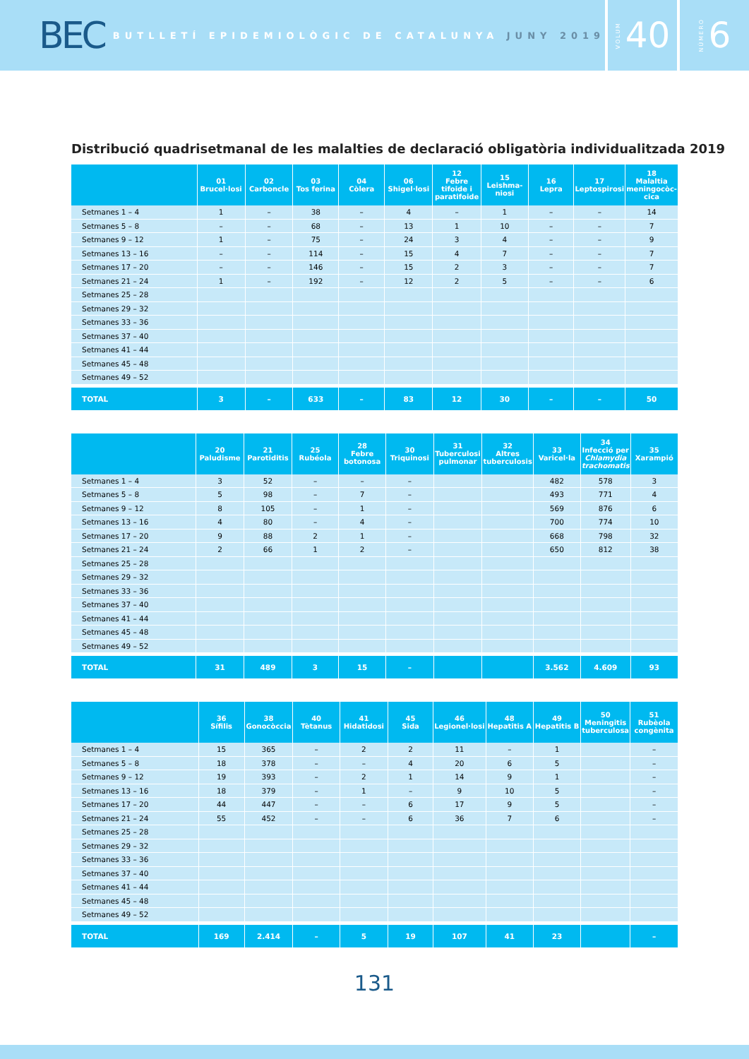BEC BUTLLETÍ EPIDEMIOLÒGIC DE CATALUNYA JUNY 2019
VOLUM 40
NÚMERO 6
Distribució quadrisetmanal de les malalties de declaració obligatòria individualitzada 2019
| | 01 Brucel·losi | 02 Carboncle | 03 Tos ferina | 04 Còlera | 06 Shigel·losi | 12 Febre tifoide i paratifoide | 15 Leishma-niosi | 16 Lepra | 17 Leptospirosi | 18 Malaltia meningocòc-cica |
| --- | --- | --- | --- | --- | --- | --- | --- | --- | --- | --- |
| Setmanes 1 – 4 | 1 | – | 38 | – | 4 | – | 1 | – | – | 14 |
| Setmanes 5 – 8 | – | – | 68 | – | 13 | 1 | 10 | – | – | 7 |
| Setmanes 9 – 12 | 1 | – | 75 | – | 24 | 3 | 4 | – | – | 9 |
| Setmanes 13 – 16 | – | – | 114 | – | 15 | 4 | 7 | – | – | 7 |
| Setmanes 17 – 20 | – | – | 146 | – | 15 | 2 | 3 | – | – | 7 |
| Setmanes 21 – 24 | 1 | – | 192 | – | 12 | 2 | 5 | – | – | 6 |
| Setmanes 25 – 28 | | | | | | | | | | |
| Setmanes 29 – 32 | | | | | | | | | | |
| Setmanes 33 – 36 | | | | | | | | | | |
| Setmanes 37 – 40 | | | | | | | | | | |
| Setmanes 41 – 44 | | | | | | | | | | |
| Setmanes 45 – 48 | | | | | | | | | | |
| Setmanes 49 – 52 | | | | | | | | | | |
| TOTAL | 3 | – | 633 | – | 83 | 12 | 30 | – | – | 50 |
| | 20 Paludisme | 21 Parotiditis | 25 Rubéola | 28 Febre botonosa | 30 Triquinosi | 31 Tuberculosi pulmonar | 32 Altres tuberculosis | 33 Varicel·la | 34 Infecció per Chlamydia trachomatis | 35 Xarampió |
| --- | --- | --- | --- | --- | --- | --- | --- | --- | --- | --- |
| Setmanes 1 – 4 | 3 | 52 | – | – | – | | | 482 | 578 | 3 |
| Setmanes 5 – 8 | 5 | 98 | – | 7 | – | | | 493 | 771 | 4 |
| Setmanes 9 – 12 | 8 | 105 | – | 1 | – | | | 569 | 876 | 6 |
| Setmanes 13 – 16 | 4 | 80 | – | 4 | – | | | 700 | 774 | 10 |
| Setmanes 17 – 20 | 9 | 88 | 2 | 1 | – | | | 668 | 798 | 32 |
| Setmanes 21 – 24 | 2 | 66 | 1 | 2 | – | | | 650 | 812 | 38 |
| Setmanes 25 – 28 | | | | | | | | | | |
| Setmanes 29 – 32 | | | | | | | | | | |
| Setmanes 33 – 36 | | | | | | | | | | |
| Setmanes 37 – 40 | | | | | | | | | | |
| Setmanes 41 – 44 | | | | | | | | | | |
| Setmanes 45 – 48 | | | | | | | | | | |
| Setmanes 49 – 52 | | | | | | | | | | |
| TOTAL | 31 | 489 | 3 | 15 | – | | | 3.562 | 4.609 | 93 |
| | 36 Sífilis | 38 Gonocòccia | 40 Tètanus | 41 Hidatidosi | 45 Sida | 46 Legionel·losi | 48 Hepatitis A | 49 Hepatitis B | 50 Meningitis tuberculosa | 51 Rubèola congènita |
| --- | --- | --- | --- | --- | --- | --- | --- | --- | --- | --- |
| Setmanes 1 – 4 | 15 | 365 | – | 2 | 2 | 11 | – | 1 | | – |
| Setmanes 5 – 8 | 18 | 378 | – | – | 4 | 20 | 6 | 5 | | – |
| Setmanes 9 – 12 | 19 | 393 | – | 2 | 1 | 14 | 9 | 1 | | – |
| Setmanes 13 – 16 | 18 | 379 | – | 1 | – | 9 | 10 | 5 | | – |
| Setmanes 17 – 20 | 44 | 447 | – | – | 6 | 17 | 9 | 5 | | – |
| Setmanes 21 – 24 | 55 | 452 | – | – | 6 | 36 | 7 | 6 | | – |
| Setmanes 25 – 28 | | | | | | | | | | |
| Setmanes 29 – 32 | | | | | | | | | | |
| Setmanes 33 – 36 | | | | | | | | | | |
| Setmanes 37 – 40 | | | | | | | | | | |
| Setmanes 41 – 44 | | | | | | | | | | |
| Setmanes 45 – 48 | | | | | | | | | | |
| Setmanes 49 – 52 | | | | | | | | | | |
| TOTAL | 169 | 2.414 | – | 5 | 19 | 107 | 41 | 23 | | – |
131